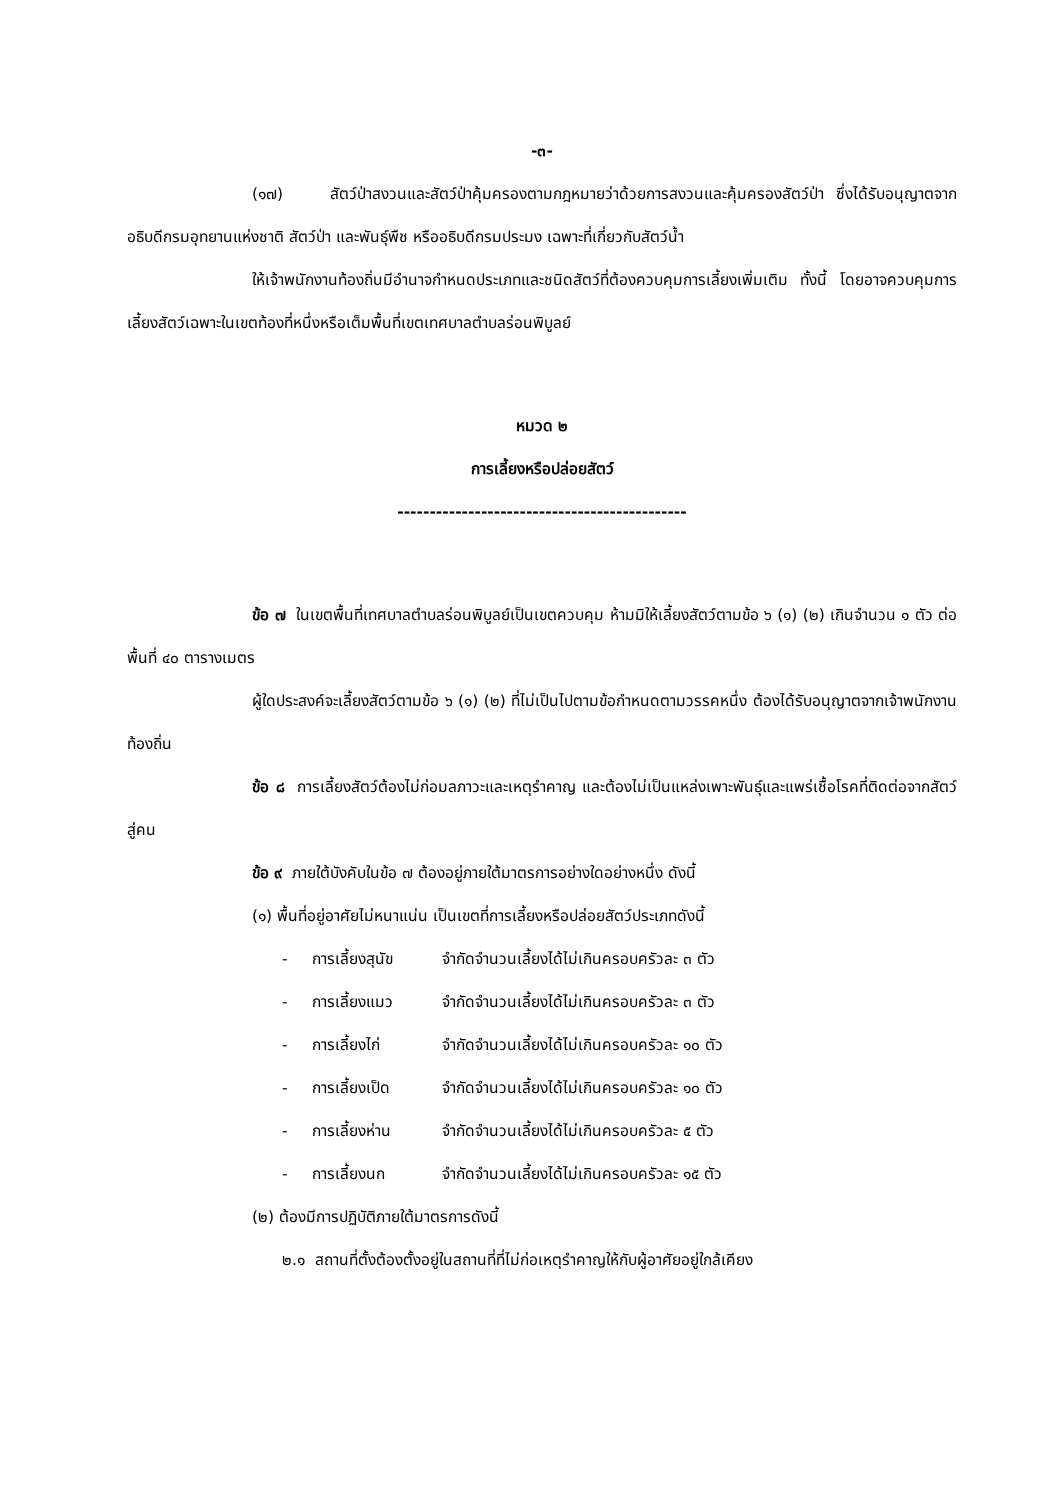-๓-
(๑๗) สัตว์ป่าสงวนและสัตว์ป่าคุ้มครองตามกฎหมายว่าด้วยการสงวนและคุ้มครองสัตว์ป่า ซึ่งได้รับอนุญาตจากอธิบดีกรมอุทยานแห่งชาติ สัตว์ป่า และพันธุ์พืช หรืออธิบดีกรมประมง เฉพาะที่เกี่ยวกับสัตว์น้ำ
ให้เจ้าพนักงานท้องถิ่นมีอำนาจกำหนดประเภทและชนิดสัตว์ที่ต้องควบคุมการเลี้ยงเพิ่มเติม ทั้งนี้ โดยอาจควบคุมการเลี้ยงสัตว์เฉพาะในเขตท้องที่หนึ่งหรือเต็มพื้นที่เขตเทศบาลตำบลร่อนพิบูลย์
หมวด ๒
การเลี้ยงหรือปล่อยสัตว์
---------------------------------------------
ข้อ ๗ ในเขตพื้นที่เทศบาลตำบลร่อนพิบูลย์เป็นเขตควบคุม ห้ามมิให้เลี้ยงสัตว์ตามข้อ ๖ (๑) (๒) เกินจำนวน ๑ ตัว ต่อพื้นที่ ๔๐ ตารางเมตร
ผู้ใดประสงค์จะเลี้ยงสัตว์ตามข้อ ๖ (๑) (๒) ที่ไม่เป็นไปตามข้อกำหนดตามวรรคหนึ่ง ต้องได้รับอนุญาตจากเจ้าพนักงานท้องถิ่น
ข้อ ๘ การเลี้ยงสัตว์ต้องไม่ก่อมลภาวะและเหตุรำคาญ และต้องไม่เป็นแหล่งเพาะพันธุ์และแพร่เชื้อโรคที่ติดต่อจากสัตว์สู่คน
ข้อ ๙ ภายใต้บังคับในข้อ ๗ ต้องอยู่ภายใต้มาตรการอย่างใดอย่างหนึ่ง ดังนี้
(๑) พื้นที่อยู่อาศัยไม่หนาแน่น เป็นเขตที่การเลี้ยงหรือปล่อยสัตว์ประเภทดังนี้
- การเลี้ยงสุนัข จำกัดจำนวนเลี้ยงได้ไม่เกินครอบครัวละ ๓ ตัว
- การเลี้ยงแมว จำกัดจำนวนเลี้ยงได้ไม่เกินครอบครัวละ ๓ ตัว
- การเลี้ยงไก่ จำกัดจำนวนเลี้ยงได้ไม่เกินครอบครัวละ ๑๐ ตัว
- การเลี้ยงเป็ด จำกัดจำนวนเลี้ยงได้ไม่เกินครอบครัวละ ๑๐ ตัว
- การเลี้ยงห่าน จำกัดจำนวนเลี้ยงได้ไม่เกินครอบครัวละ ๕ ตัว
- การเลี้ยงนก จำกัดจำนวนเลี้ยงได้ไม่เกินครอบครัวละ ๑๕ ตัว
(๒) ต้องมีการปฏิบัติภายใต้มาตรการดังนี้
๒.๑ สถานที่ตั้งต้องตั้งอยู่ในสถานที่ที่ไม่ก่อเหตุรำคาญให้กับผู้อาศัยอยู่ใกล้เคียง